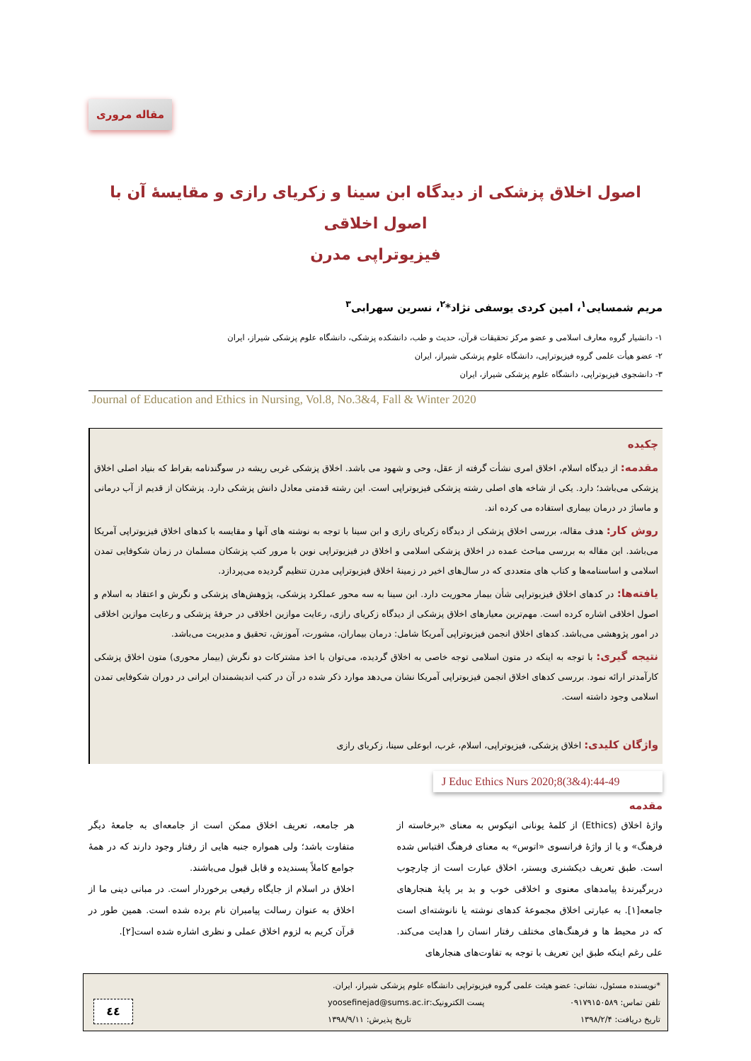مقاله مروری
اصول اخلاق پزشکی از دیدگاه ابن سینا و زکریای رازی و مقایسهٔ آن با اصول اخلاقی
فیزیوتراپی مدرن
مریم شمسایی<sup>۱</sup>، امین کردی یوسفی نژاد*<sup>۲</sup>، نسرین سهرابی<sup>۳</sup>
۱- دانشیار گروه معارف اسلامی و عضو مرکز تحقیقات قرآن، حدیث و طب، دانشکده پزشکی، دانشگاه علوم پزشکی شیراز، ایران
۲- عضو هیأت علمی گروه فیزیوتراپی، دانشگاه علوم پزشکی شیراز، ایران
۳- دانشجوی فیزیوتراپی، دانشگاه علوم پزشکی شیراز، ایران
Journal of Education and Ethics in Nursing, Vol.8, No.3&4, Fall & Winter 2020
چکیده
مقدمه: از دیدگاه اسلام، اخلاق امری نشأت گرفته از عقل، وحی و شهود می باشد. اخلاق پزشکی غربی ریشه در سوگندنامه بقراط که بنیاد اصلی اخلاق پزشکی می‌باشد؛ دارد. یکی از شاخه های اصلی رشته پزشکی فیزیوتراپی است. این رشته قدمتی معادل دانش پزشکی دارد. پزشکان از قدیم از آب درمانی و ماساژ در درمان بیماری استفاده می کرده اند.
روش کار: هدف مقاله، بررسی اخلاق پزشکی از دیدگاه زکریای رازی و ابن سینا با توجه به نوشته های آنها و مقایسه با کدهای اخلاق فیزیوتراپی آمریکا می‌باشد. این مقاله به بررسی مباحث عمده در اخلاق پزشکی اسلامی و اخلاق در فیزیوتراپی نوین با مرور کتب پزشکان مسلمان در زمان شکوفایی تمدن اسلامی و اساسنامه‌ها و کتاب های متعددی که در سال‌های اخیر در زمینهٔ اخلاق فیزیوتراپی مدرن تنظیم گردیده می‌پردازد.
یافته‌ها: در کدهای اخلاق فیزیوتراپی شأن بیمار محوریت دارد. ابن سینا به سه محور عملکرد پزشکی، پژوهش‌های پزشکی و نگرش و اعتقاد به اسلام و اصول اخلاقی اشاره کرده است. مهم‌ترین معیارهای اخلاق پزشکی از دیدگاه زکریای رازی، رعایت موازین اخلاقی در حرفهٔ پزشکی و رعایت موازین اخلاقی در امور پژوهشی می‌باشد. کدهای اخلاق انجمن فیزیوتراپی آمریکا شامل: درمان بیماران، مشورت، آموزش، تحقیق و مدیریت می‌باشد.
نتیجه گیری: با توجه به اینکه در متون اسلامی توجه خاصی به اخلاق گردیده، می‌توان با اخذ مشترکات دو نگرش (بیمار محوری) متون اخلاق پزشکی کارآمدتر ارائه نمود. بررسی کدهای اخلاق انجمن فیزیوتراپی آمریکا نشان می‌دهد موارد ذکر شده در آن در کتب اندیشمندان ایرانی در دوران شکوفایی تمدن اسلامی وجود داشته است.
واژگان کلیدی: اخلاق پزشکی، فیزیوتراپی، اسلام، غرب، ابوعلی سینا، زکریای رازی
J Educ Ethics Nurs 2020;8(3&4):44-49
مقدمه
واژهٔ اخلاق (Ethics) از کلمهٔ یونانی اتیکوس به معنای «برخاسته از فرهنگ» و یا از واژهٔ فرانسوی «اتوس» به معنای فرهنگ اقتباس شده است. طبق تعریف دیکشنری وبستر، اخلاق عبارت است از چارچوب دربرگیرندهٔ پیامدهای معنوی و اخلاقی خوب و بد بر پایهٔ هنجارهای جامعه[۱]. به عبارتی اخلاق مجموعهٔ کدهای نوشته یا نانوشته‌ای است که در محیط ها و فرهنگ‌های مختلف رفتار انسان را هدایت می‌کند. علی رغم اینکه طبق این تعریف با توجه به تفاوت‌های هنجارهای
هر جامعه، تعریف اخلاق ممکن است از جامعه‌ای به جامعهٔ دیگر متفاوت باشد؛ ولی همواره جنبه هایی از رفتار وجود دارند که در همهٔ جوامع کاملاً پسندیده و قابل قبول می‌باشند.
اخلاق در اسلام از جایگاه رفیعی برخوردار است. در مبانی دینی ما از اخلاق به عنوان رسالت پیامبران نام برده شده است. همین طور در قرآن کریم به لزوم اخلاق عملی و نظری اشاره شده است[۲].
*نویسنده مسئول، نشانی: عضو هیئت علمی گروه فیزیوتراپی دانشگاه علوم پزشکی شیراز، ایران.
تلفن تماس: ۰۹۱۷۹۱۵۰۵۸۹ پست الکترونیک:yoosefinejad@sums.ac.ir
تاریخ دریافت: ۱۳۹۸/۲/۴ تاریخ پذیرش: ۱۳۹۸/۹/۱۱
٤٤